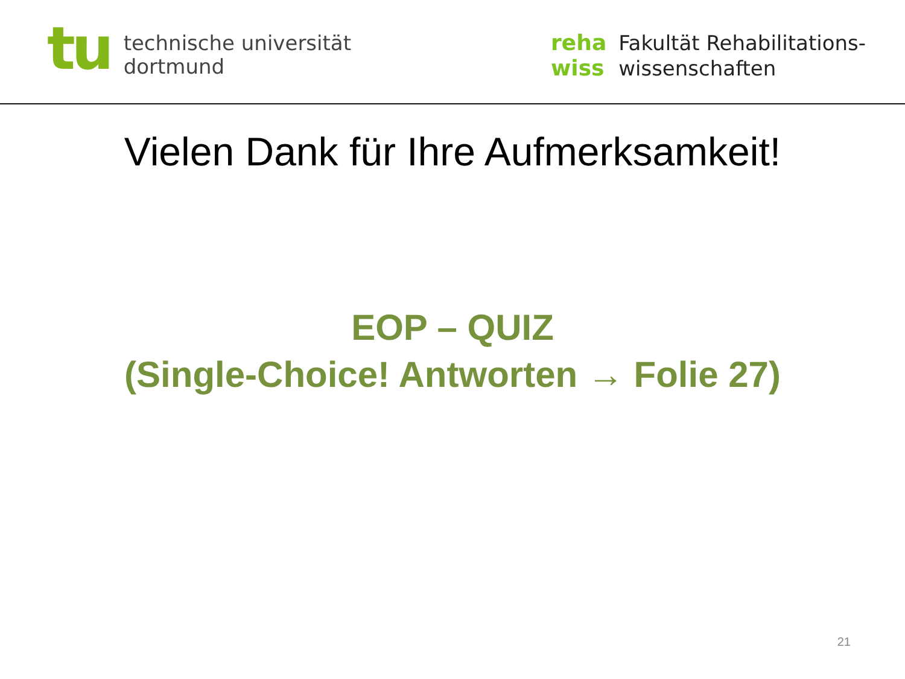tu
technische universität
dortmund
reha
wiss
Fakultät Rehabilitations-
wissenschaften
Vielen Dank für Ihre Aufmerksamkeit!
EOP – QUIZ
(Single-Choice! Antworten → Folie 27)
21